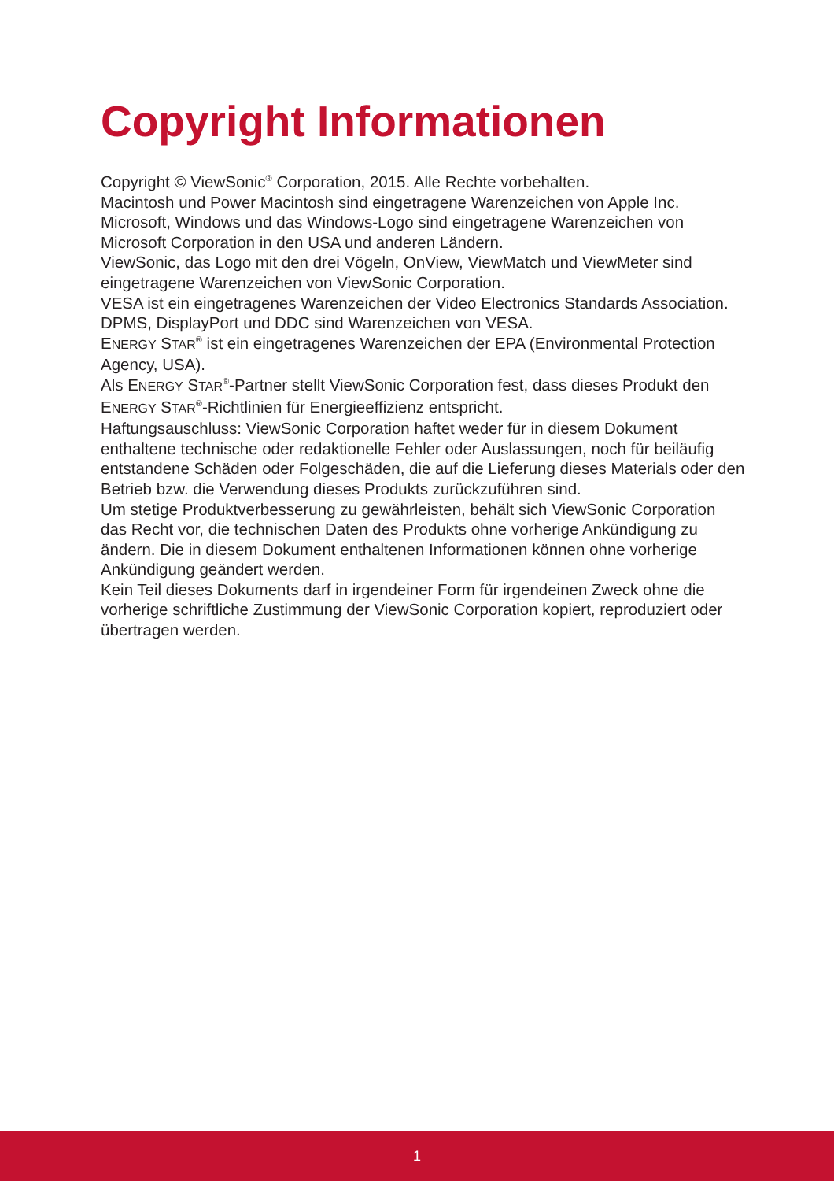Copyright Informationen
Copyright © ViewSonic<sup>®</sup> Corporation, 2015. Alle Rechte vorbehalten.
Macintosh und Power Macintosh sind eingetragene Warenzeichen von Apple Inc.
Microsoft, Windows und das Windows-Logo sind eingetragene Warenzeichen von Microsoft Corporation in den USA und anderen Ländern.
ViewSonic, das Logo mit den drei Vögeln, OnView, ViewMatch und ViewMeter sind eingetragene Warenzeichen von ViewSonic Corporation.
VESA ist ein eingetragenes Warenzeichen der Video Electronics Standards Association.
DPMS, DisplayPort und DDC sind Warenzeichen von VESA.
ENERGY STAR<sup>®</sup> ist ein eingetragenes Warenzeichen der EPA (Environmental Protection Agency, USA).
Als ENERGY STAR<sup>®</sup>-Partner stellt ViewSonic Corporation fest, dass dieses Produkt den ENERGY STAR<sup>®</sup>-Richtlinien für Energieeffizienz entspricht.
Haftungsauschluss: ViewSonic Corporation haftet weder für in diesem Dokument enthaltene technische oder redaktionelle Fehler oder Auslassungen, noch für beiläufig entstandene Schäden oder Folgeschäden, die auf die Lieferung dieses Materials oder den Betrieb bzw. die Verwendung dieses Produkts zurückzuführen sind.
Um stetige Produktverbesserung zu gewährleisten, behält sich ViewSonic Corporation das Recht vor, die technischen Daten des Produkts ohne vorherige Ankündigung zu ändern. Die in diesem Dokument enthaltenen Informationen können ohne vorherige Ankündigung geändert werden.
Kein Teil dieses Dokuments darf in irgendeiner Form für irgendeinen Zweck ohne die vorherige schriftliche Zustimmung der ViewSonic Corporation kopiert, reproduziert oder übertragen werden.
1